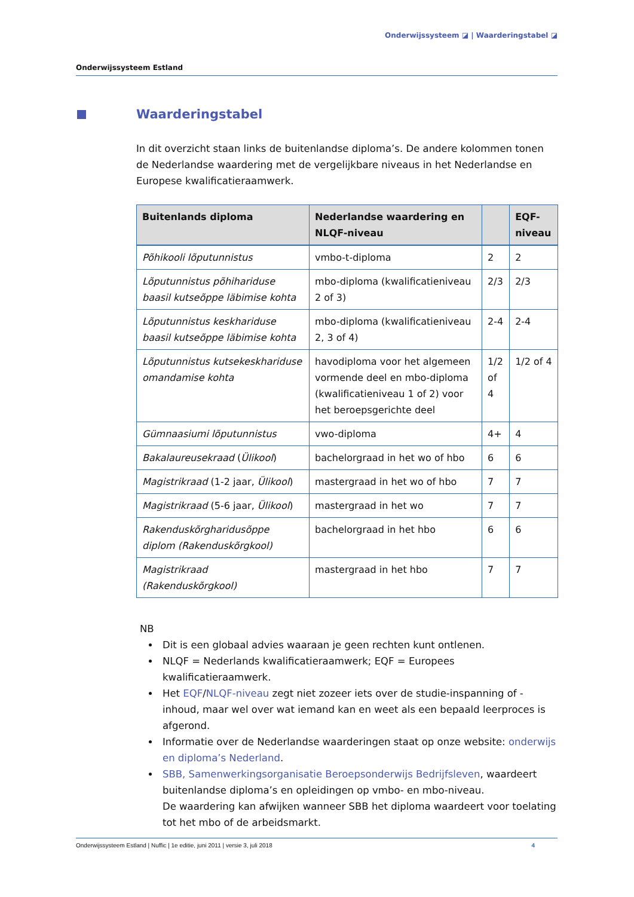Onderwijssysteem ◪ | Waarderingstabel ◪
Onderwijssysteem Estland
Waarderingstabel
In dit overzicht staan links de buitenlandse diploma’s. De andere kolommen tonen de Nederlandse waardering met de vergelijkbare niveaus in het Nederlandse en Europese kwalificatieraamwerk.
| Buitenlands diploma | Nederlandse waardering en NLQF-niveau | | EQF-niveau |
| --- | --- | --- | --- |
| Põhikooli lõputunnistus | vmbo-t-diploma | 2 | 2 |
| Lõputunnistus põhihariduse baasil kutseõppe läbimise kohta | mbo-diploma (kwalificatieniveau 2 of 3) | 2/3 | 2/3 |
| Lõputunnistus keskhariduse baasil kutseõppe läbimise kohta | mbo-diploma (kwalificatieniveau 2, 3 of 4) | 2-4 | 2-4 |
| Lõputunnistus kutsekeskhariduse omandamise kohta | havodiploma voor het algemeen vormende deel en mbo-diploma (kwalificatieniveau 1 of 2) voor het beroepsgerichte deel | 1/2 of 4 | 1/2 of 4 |
| Gümnaasiumi lõputunnistus | vwo-diploma | 4+ | 4 |
| Bakalaureusekraad ( Ülikool ) | bachelorgraad in het wo of hbo | 6 | 6 |
| Magistrikraad (1-2 jaar, Ülikool ) | mastergraad in het wo of hbo | 7 | 7 |
| Magistrikraad (5-6 jaar, Ülikool ) | mastergraad in het wo | 7 | 7 |
| Rakenduskõrgharidusõppe diplom (Rakenduskõrgkool) | bachelorgraad in het hbo | 6 | 6 |
| Magistrikraad (Rakenduskõrgkool) | mastergraad in het hbo | 7 | 7 |
NB
Dit is een globaal advies waaraan je geen rechten kunt ontlenen.
NLQF = Nederlands kwalificatieraamwerk; EQF = Europees kwalificatieraamwerk.
Het EQF/NLQF-niveau zegt niet zozeer iets over de studie-inspanning of -inhoud, maar wel over wat iemand kan en weet als een bepaald leerproces is afgerond.
Informatie over de Nederlandse waarderingen staat op onze website: onderwijs en diploma’s Nederland.
SBB, Samenwerkingsorganisatie Beroepsonderwijs Bedrijfsleven, waardeert buitenlandse diploma’s en opleidingen op vmbo- en mbo-niveau.
De waardering kan afwijken wanneer SBB het diploma waardeert voor toelating tot het mbo of de arbeidsmarkt.
Onderwijssysteem Estland | Nuffic | 1e editie, juni 2011 | versie 3, juli 2018 4